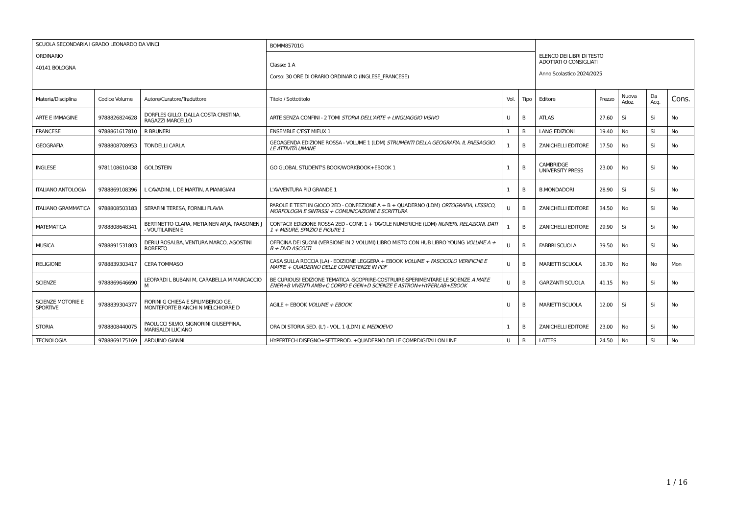| SCUOLA SECONDARIA I GRADO LEONARDO DA VINCI ORDINARIO 40141 BOLOGNA | | | BOMM85701G | | | ELENCO DEI LIBRI DI TESTO ADOTTATI O CONSIGLIATI Anno Scolastico 2024/2025 | | | | |
| | | | Classe: 1 A Corso: 30 ORE DI ORARIO ORDINARIO (INGLESE_FRANCESE) | | | | | | | |
| Materia/Disciplina | Codice Volume | Autore/Curatore/Traduttore | Titolo / Sottotitolo | Vol. | Tipo | Editore | Prezzo | Nuova Adoz. | Da Acq. | Cons. |
| ARTE E IMMAGINE | 9788826824628 | DORFLES GILLO, DALLA COSTA CRISTINA, RAGAZZI MARCELLO | ARTE SENZA CONFINI - 2 TOMI STORIA DELL'ARTE + LINGUAGGIO VISIVO | U | B | ATLAS | 27.60 | Si | Si | No |
| FRANCESE | 9788861617810 | R BRUNERI | ENSEMBLE C'EST MIEUX 1 | 1 | B | LANG EDIZIONI | 19.40 | No | Si | No |
| GEOGRAFIA | 9788808708953 | TONDELLI CARLA | GEOAGENDA EDIZIONE ROSSA - VOLUME 1 (LDM) STRUMENTI DELLA GEOGRAFIA. IL PAESAGGIO. LE ATTIVITÀ UMANE | 1 | B | ZANICHELLI EDITORE | 17.50 | No | Si | No |
| INGLESE | 9781108610438 | GOLDSTEIN | GO GLOBAL STUDENT'S BOOK/WORKBOOK+EBOOK 1 | 1 | B | CAMBRIDGE UNIVERSITY PRESS | 23.00 | No | Si | No |
| ITALIANO ANTOLOGIA | 9788869108396 | L CAVADINI, L DE MARTIN, A PIANIGIANI | L'AVVENTURA PIÙ GRANDE 1 | 1 | B | B.MONDADORI | 28.90 | Si | Si | No |
| ITALIANO GRAMMATICA | 9788808503183 | SERAFINI TERESA, FORNILI FLAVIA | PAROLE E TESTI IN GIOCO 2ED - CONFEZIONE A + B + QUADERNO (LDM) ORTOGRAFIA, LESSICO, MORFOLOGIA E SINTASSI + COMUNICAZIONE E SCRITTURA | U | B | ZANICHELLI EDITORE | 34.50 | No | Si | No |
| MATEMATICA | 9788808648341 | BERTINETTO CLARA, METIAINEN ARJA, PAASONEN J - VOUTILAINEN E | CONTACI! EDIZIONE ROSSA 2ED - CONF. 1 + TAVOLE NUMERICHE (LDM) NUMERI, RELAZIONI, DATI 1 + MISURE, SPAZIO E FIGURE 1 | 1 | B | ZANICHELLI EDITORE | 29.90 | Si | Si | No |
| MUSICA | 9788891531803 | DERIU ROSALBA, VENTURA MARCO, AGOSTINI ROBERTO | OFFICINA DEI SUONI (VERSIONE IN 2 VOLUMI) LIBRO MISTO CON HUB LIBRO YOUNG VOLUME A + B + DVD ASCOLTI | U | B | FABBRI SCUOLA | 39.50 | No | Si | No |
| RELIGIONE | 9788839303417 | CERA TOMMASO | CASA SULLA ROCCIA (LA) - EDIZIONE LEGGERA + EBOOK VOLUME + FASCICOLO VERIFICHE E MAPPE + QUADERNO DELLE COMPETENZE IN PDF | U | B | MARIETTI SCUOLA | 18.70 | No | No | Mon |
| SCIENZE | 9788869646690 | LEOPARDI L BUBANI M, CARABELLA M MARCACCIO M | BE CURIOUS! EDIZIONE TEMATICA -SCOPRIRE-COSTRUIRE-SPERIMENTARE LE SCIENZE A MAT.E ENER+B VIVENTI AMB+C CORPO E GEN+D SCIENZE E ASTRON+HYPERLAB+EBOOK | U | B | GARZANTI SCUOLA | 41.15 | No | Si | No |
| SCIENZE MOTORIE E SPORTIVE | 9788839304377 | FIORINI G CHIESA E SPILIMBERGO GE, MONTEFORTE BIANCHI N MELCHIORRE D | AGILE + EBOOK VOLUME + EBOOK | U | B | MARIETTI SCUOLA | 12.00 | Si | Si | No |
| STORIA | 9788808440075 | PAOLUCCI SILVIO, SIGNORINI GIUSEPPINA, MARISALDI LUCIANO | ORA DI STORIA 5ED. (L') - VOL. 1 (LDM) IL MEDIOEVO | 1 | B | ZANICHELLI EDITORE | 23.00 | No | Si | No |
| TECNOLOGIA | 9788869175169 | ARDUINO GIANNI | HYPERTECH DISEGNO+SETT.PROD. +QUADERNO DELLE COMP.DIGITALI ON LINE | U | B | LATTES | 24.50 | No | Si | No |
1 / 16